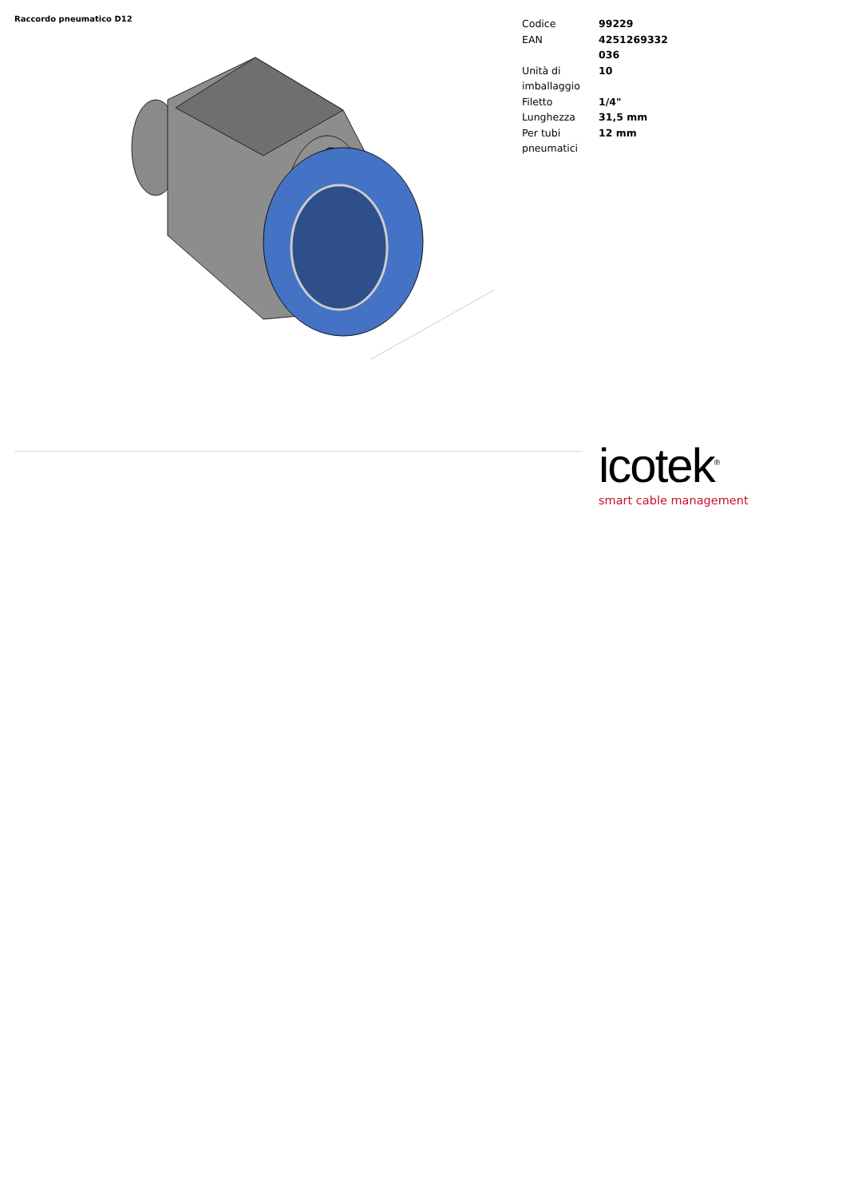Raccordo pneumatico D12
| Codice | 99229 |
| EAN | 4251269332 036 |
| Unità di imballaggio | 10 |
| Filetto | 1/4" |
| Lunghezza | 31,5 mm |
| Per tubi pneumatici | 12 mm |
icotek<sup>®</sup>
smart cable management